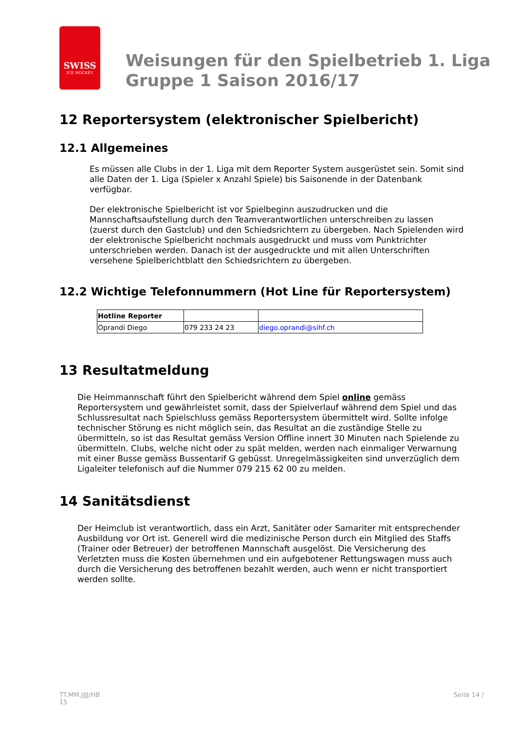SWISS
ICE HOCKEY
Weisungen für den Spielbetrieb 1. Liga
Gruppe 1 Saison 2016/17
12 Reportersystem (elektronischer Spielbericht)
12.1 Allgemeines
Es müssen alle Clubs in der 1. Liga mit dem Reporter System ausgerüstet sein. Somit sind alle Daten der 1. Liga (Spieler x Anzahl Spiele) bis Saisonende in der Datenbank verfügbar.
Der elektronische Spielbericht ist vor Spielbeginn auszudrucken und die Mannschaftsaufstellung durch den Teamverantwortlichen unterschreiben zu lassen (zuerst durch den Gastclub) und den Schiedsrichtern zu übergeben. Nach Spielenden wird der elektronische Spielbericht nochmals ausgedruckt und muss vom Punktrichter unterschrieben werden. Danach ist der ausgedruckte und mit allen Unterschriften versehene Spielberichtblatt den Schiedsrichtern zu übergeben.
12.2 Wichtige Telefonnummern (Hot Line für Reportersystem)
| Hotline Reporter | | |
| Oprandi Diego | 079 233 24 23 | diego.oprandi@sihf.ch |
13 Resultatmeldung
Die Heimmannschaft führt den Spielbericht während dem Spiel online gemäss Reportersystem und gewährleistet somit, dass der Spielverlauf während dem Spiel und das Schlussresultat nach Spielschluss gemäss Reportersystem übermittelt wird. Sollte infolge technischer Störung es nicht möglich sein, das Resultat an die zuständige Stelle zu übermitteln, so ist das Resultat gemäss Version Offline innert 30 Minuten nach Spielende zu übermitteln. Clubs, welche nicht oder zu spät melden, werden nach einmaliger Verwarnung mit einer Busse gemäss Bussentarif G gebüsst. Unregelmässigkeiten sind unverzüglich dem Ligaleiter telefonisch auf die Nummer 079 215 62 00 zu melden.
14 Sanitätsdienst
Der Heimclub ist verantwortlich, dass ein Arzt, Sanitäter oder Samariter mit entsprechender Ausbildung vor Ort ist. Generell wird die medizinische Person durch ein Mitglied des Staffs (Trainer oder Betreuer) der betroffenen Mannschaft ausgelöst. Die Versicherung des Verletzten muss die Kosten übernehmen und ein aufgebotener Rettungswagen muss auch durch die Versicherung des betroffenen bezahlt werden, auch wenn er nicht transportiert werden sollte.
TT.MM.JJJJ/HB
15
Seite 14 /